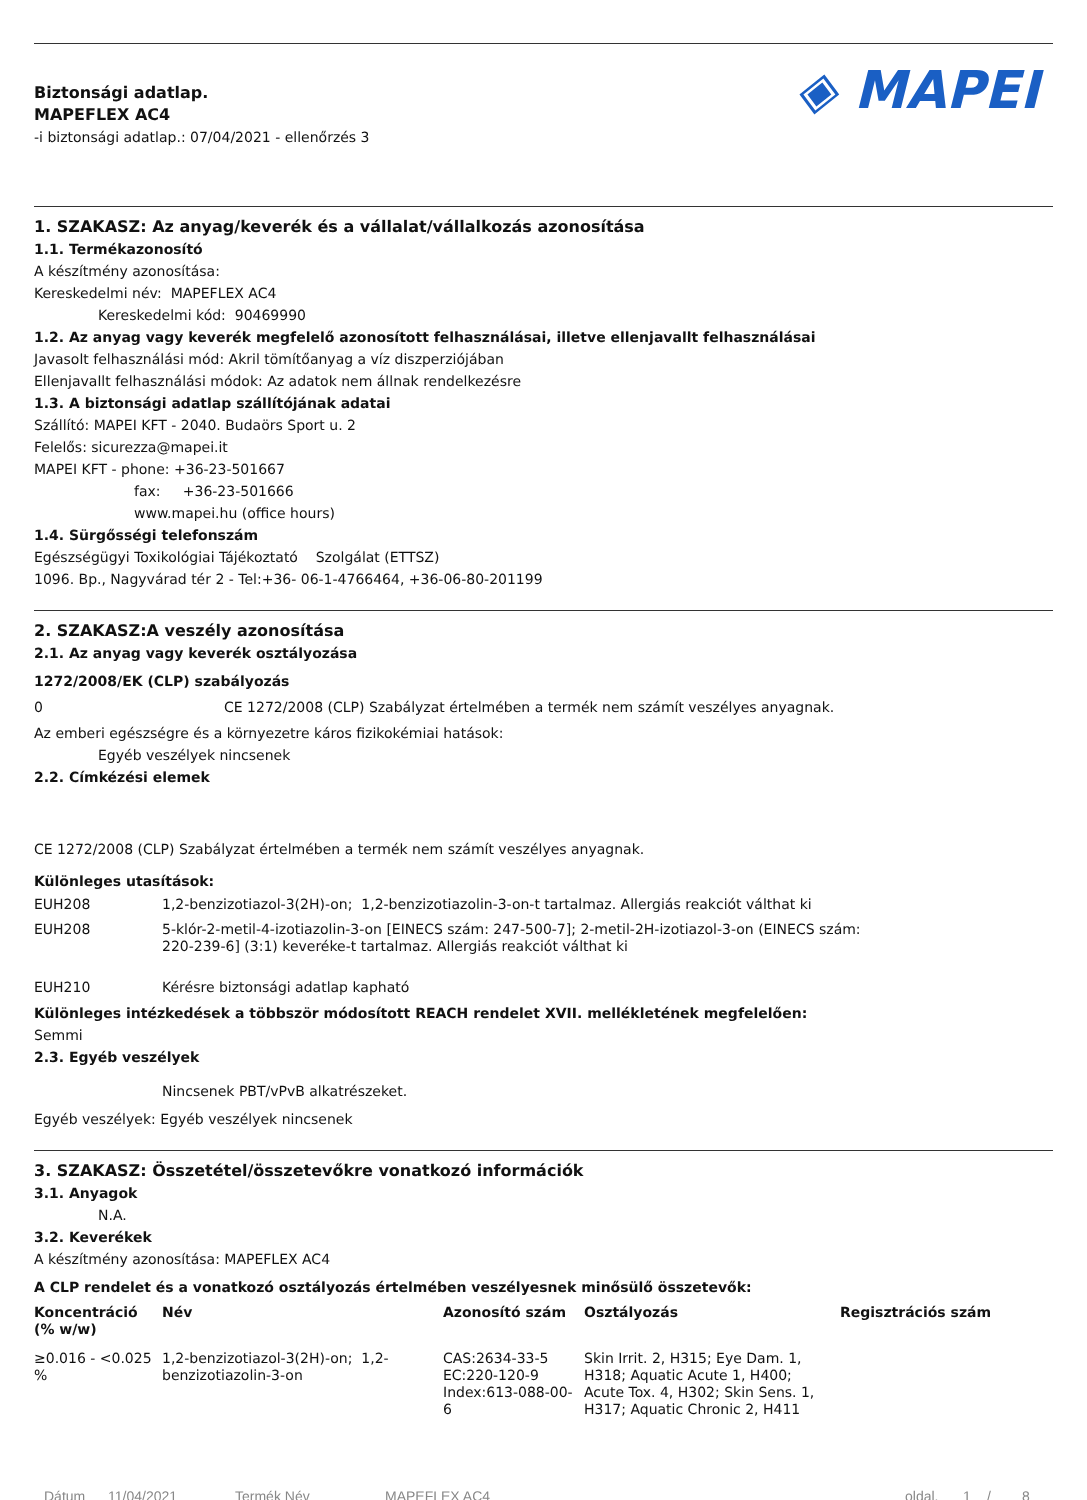◈ MAPEI
Biztonsági adatlap.
MAPEFLEX AC4
-i biztonsági adatlap.: 07/04/2021 - ellenőrzés 3
1. SZAKASZ: Az anyag/keverék és a vállalat/vállalkozás azonosítása
1.1. Termékazonosító
A készítmény azonosítása:
Kereskedelmi név: MAPEFLEX AC4
Kereskedelmi kód: 90469990
1.2. Az anyag vagy keverék megfelelő azonosított felhasználásai, illetve ellenjavallt felhasználásai
Javasolt felhasználási mód: Akril tömítőanyag a víz diszperziójában
Ellenjavallt felhasználási módok: Az adatok nem állnak rendelkezésre
1.3. A biztonsági adatlap szállítójának adatai
Szállító: MAPEI KFT - 2040. Budaörs Sport u. 2
Felelős: sicurezza@mapei.it
MAPEI KFT - phone: +36-23-501667
fax: +36-23-501666
www.mapei.hu (office hours)
1.4. Sürgősségi telefonszám
Egészségügyi Toxikológiai Tájékoztató Szolgálat (ETTSZ)
1096. Bp., Nagyvárad tér 2 - Tel:+36- 06-1-4766464, +36-06-80-201199
2. SZAKASZ:A veszély azonosítása
2.1. Az anyag vagy keverék osztályozása
1272/2008/EK (CLP) szabályozás
0 CE 1272/2008 (CLP) Szabályzat értelmében a termék nem számít veszélyes anyagnak.
Az emberi egészségre és a környezetre káros fizikokémiai hatások:
Egyéb veszélyek nincsenek
2.2. Címkézési elemek
CE 1272/2008 (CLP) Szabályzat értelmében a termék nem számít veszélyes anyagnak.
Különleges utasítások:
| EUH208 | 1,2-benzizotiazol-3(2H)-on; 1,2-benzizotiazolin-3-on-t tartalmaz. Allergiás reakciót válthat ki |
| EUH208 | 5-klór-2-metil-4-izotiazolin-3-on [EINECS szám: 247-500-7]; 2-metil-2H-izotiazol-3-on (EINECS szám: 220-239-6] (3:1) keveréke-t tartalmaz. Allergiás reakciót válthat ki |
| EUH210 | Kérésre biztonsági adatlap kapható |
Különleges intézkedések a többször módosított REACH rendelet XVII. mellékletének megfelelően:
Semmi
2.3. Egyéb veszélyek
Nincsenek PBT/vPvB alkatrészeket.
Egyéb veszélyek: Egyéb veszélyek nincsenek
3. SZAKASZ: Összetétel/összetevőkre vonatkozó információk
3.1. Anyagok
N.A.
3.2. Keverékek
A készítmény azonosítása: MAPEFLEX AC4
A CLP rendelet és a vonatkozó osztályozás értelmében veszélyesnek minősülő összetevők:
| Koncentráció (% w/w) | Név | Azonosító szám | Osztályozás | Regisztrációs szám |
| --- | --- | --- | --- | --- |
| ≥0.016 - <0.025 % | 1,2-benzizotiazol-3(2H)-on; 1,2-benzizotiazolin-3-on | CAS:2634-33-5 EC:220-120-9 Index:613-088-00-6 | Skin Irrit. 2, H315; Eye Dam. 1, H318; Aquatic Acute 1, H400; Acute Tox. 4, H302; Skin Sens. 1, H317; Aquatic Chronic 2, H411 | |
Dátum 11/04/2021 Termék Név MAPEFLEX AC4 oldal. 1 / 8